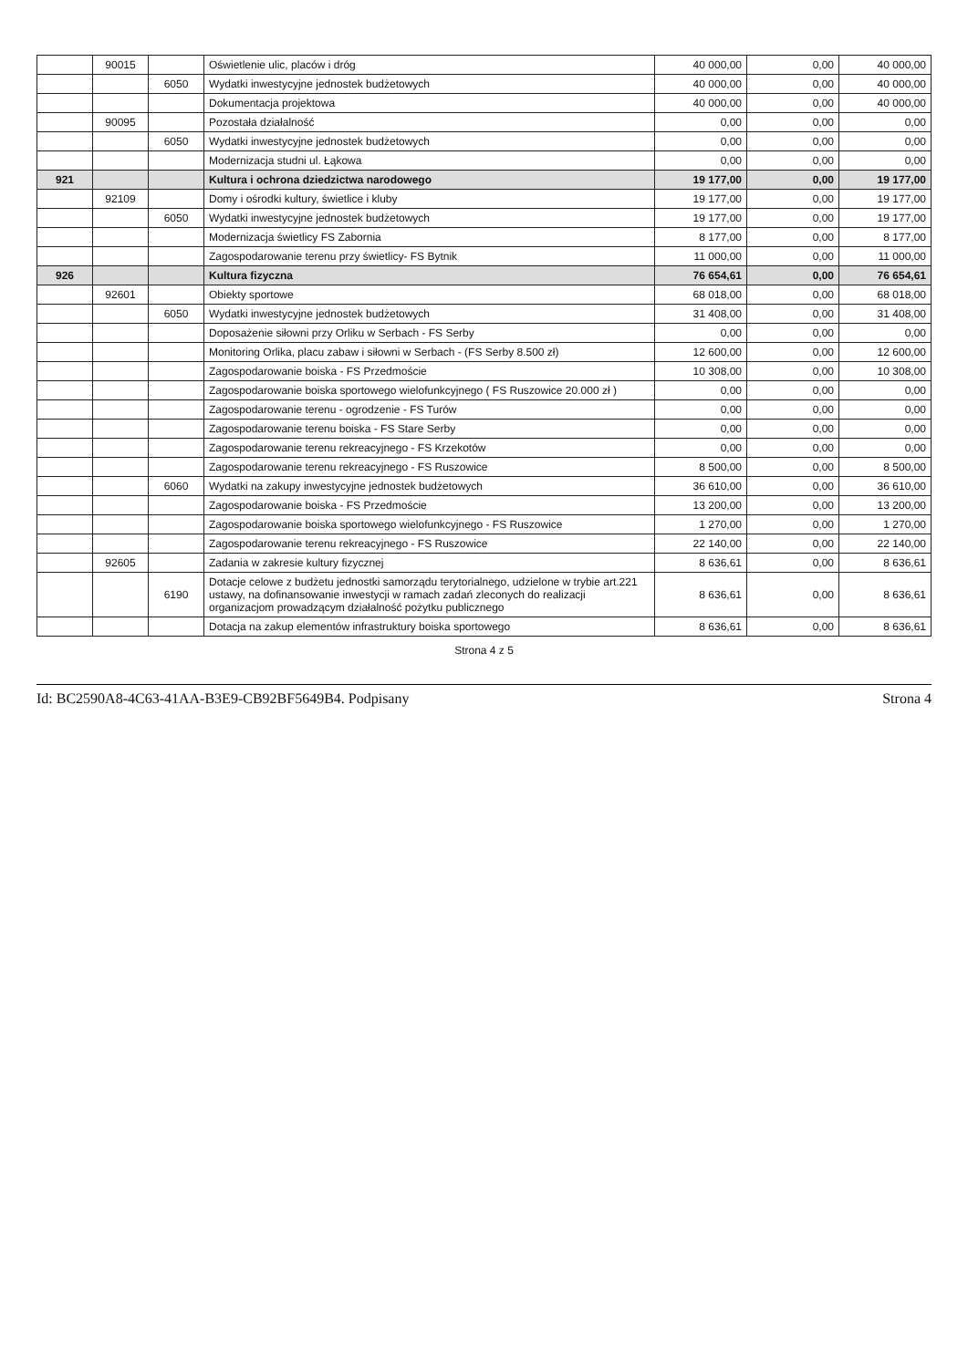| | 90015 | | Oświetlenie ulic, placów i dróg | 40 000,00 | 0,00 | 40 000,00 |
| | | 6050 | Wydatki inwestycyjne jednostek budżetowych | 40 000,00 | 0,00 | 40 000,00 |
| | | | Dokumentacja projektowa | 40 000,00 | 0,00 | 40 000,00 |
| | 90095 | | Pozostała działalność | 0,00 | 0,00 | 0,00 |
| | | 6050 | Wydatki inwestycyjne jednostek budżetowych | 0,00 | 0,00 | 0,00 |
| | | | Modernizacja studni ul. Łąkowa | 0,00 | 0,00 | 0,00 |
| 921 | | | Kultura i ochrona dziedzictwa narodowego | 19 177,00 | 0,00 | 19 177,00 |
| | 92109 | | Domy i ośrodki kultury, świetlice i kluby | 19 177,00 | 0,00 | 19 177,00 |
| | | 6050 | Wydatki inwestycyjne jednostek budżetowych | 19 177,00 | 0,00 | 19 177,00 |
| | | | Modernizacja świetlicy FS Zabornia | 8 177,00 | 0,00 | 8 177,00 |
| | | | Zagospodarowanie terenu przy świetlicy- FS Bytnik | 11 000,00 | 0,00 | 11 000,00 |
| 926 | | | Kultura fizyczna | 76 654,61 | 0,00 | 76 654,61 |
| | 92601 | | Obiekty sportowe | 68 018,00 | 0,00 | 68 018,00 |
| | | 6050 | Wydatki inwestycyjne jednostek budżetowych | 31 408,00 | 0,00 | 31 408,00 |
| | | | Doposażenie siłowni przy Orliku w Serbach - FS Serby | 0,00 | 0,00 | 0,00 |
| | | | Monitoring Orlika, placu zabaw i siłowni w Serbach - (FS Serby 8.500 zł) | 12 600,00 | 0,00 | 12 600,00 |
| | | | Zagospodarowanie boiska - FS Przedmoście | 10 308,00 | 0,00 | 10 308,00 |
| | | | Zagospodarowanie boiska sportowego wielofunkcyjnego ( FS Ruszowice 20.000 zł ) | 0,00 | 0,00 | 0,00 |
| | | | Zagospodarowanie terenu - ogrodzenie - FS Turów | 0,00 | 0,00 | 0,00 |
| | | | Zagospodarowanie terenu boiska - FS Stare Serby | 0,00 | 0,00 | 0,00 |
| | | | Zagospodarowanie terenu rekreacyjnego - FS Krzekotów | 0,00 | 0,00 | 0,00 |
| | | | Zagospodarowanie terenu rekreacyjnego - FS Ruszowice | 8 500,00 | 0,00 | 8 500,00 |
| | | 6060 | Wydatki na zakupy inwestycyjne jednostek budżetowych | 36 610,00 | 0,00 | 36 610,00 |
| | | | Zagospodarowanie boiska - FS Przedmoście | 13 200,00 | 0,00 | 13 200,00 |
| | | | Zagospodarowanie boiska sportowego wielofunkcyjnego - FS Ruszowice | 1 270,00 | 0,00 | 1 270,00 |
| | | | Zagospodarowanie terenu rekreacyjnego - FS Ruszowice | 22 140,00 | 0,00 | 22 140,00 |
| | 92605 | | Zadania w zakresie kultury fizycznej | 8 636,61 | 0,00 | 8 636,61 |
| | | 6190 | Dotacje celowe z budżetu jednostki samorządu terytorialnego, udzielone w trybie art.221 ustawy, na dofinansowanie inwestycji w ramach zadań zleconych do realizacji organizacjom prowadzącym działalność pożytku publicznego | 8 636,61 | 0,00 | 8 636,61 |
| | | | Dotacja na zakup elementów infrastruktury boiska sportowego | 8 636,61 | 0,00 | 8 636,61 |
Strona 4 z 5
Id: BC2590A8-4C63-41AA-B3E9-CB92BF5649B4. Podpisany Strona 4